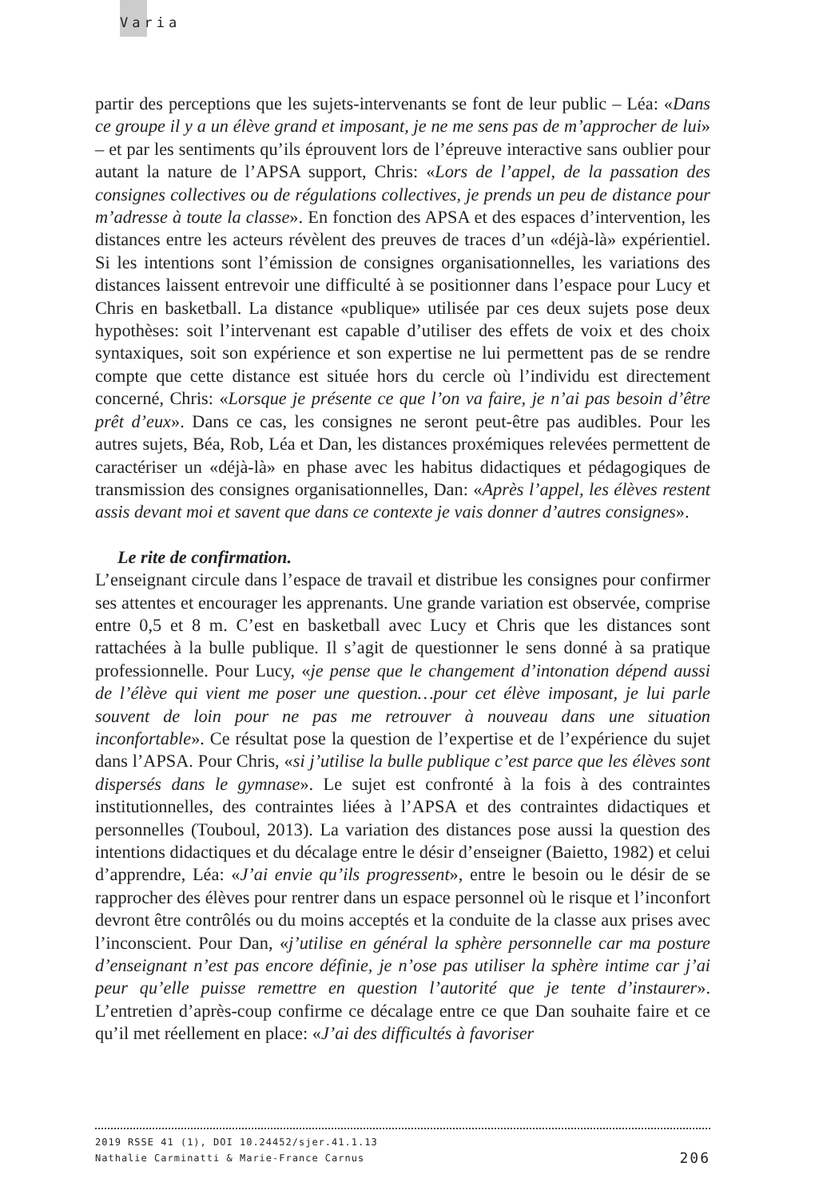Varia
partir des perceptions que les sujets-intervenants se font de leur public – Léa: «Dans ce groupe il y a un élève grand et imposant, je ne me sens pas de m’approcher de lui» – et par les sentiments qu’ils éprouvent lors de l’épreuve interactive sans oublier pour autant la nature de l’APSA support, Chris: «Lors de l’appel, de la passation des consignes collectives ou de régulations collectives, je prends un peu de distance pour m’adresse à toute la classe». En fonction des APSA et des espaces d’intervention, les distances entre les acteurs révèlent des preuves de traces d’un «déjà-là» expérientiel. Si les intentions sont l’émission de consignes organisation­nelles, les variations des distances laissent entrevoir une difficulté à se positionner dans l’espace pour Lucy et Chris en basketball. La distance «publique» utilisée par ces deux sujets pose deux hypothèses: soit l’intervenant est capable d’utiliser des effets de voix et des choix syntaxiques, soit son expérience et son expertise ne lui permettent pas de se rendre compte que cette distance est située hors du cercle où l’individu est directement concerné, Chris: «Lorsque je présente ce que l’on va faire, je n’ai pas besoin d’être prêt d’eux». Dans ce cas, les consignes ne seront peut-être pas audibles. Pour les autres sujets, Béa, Rob, Léa et Dan, les distances proxémiques relevées permettent de caractériser un «déjà-là» en phase avec les habitus didactiques et pédagogiques de transmission des consignes organisationnelles, Dan: «Après l’appel, les élèves restent assis devant moi et savent que dans ce contexte je vais donner d’autres consignes».
Le rite de confirmation.
L’enseignant circule dans l’espace de travail et distribue les consignes pour confirmer ses attentes et encourager les apprenants. Une grande variation est observée, comprise entre 0,5 et 8 m. C’est en basketball avec Lucy et Chris que les distances sont rattachées à la bulle publique. Il s’agit de questionner le sens donné à sa pratique professionnelle. Pour Lucy, «je pense que le changement d’intonation dépend aussi de l’élève qui vient me poser une question…pour cet élève imposant, je lui parle souvent de loin pour ne pas me retrouver à nouveau dans une situation inconfortable». Ce résultat pose la question de l’expertise et de l’expérience du sujet dans l’APSA. Pour Chris, «si j’utilise la bulle publique c’est parce que les élèves sont dispersés dans le gymnase». Le sujet est confronté à la fois à des contraintes institutionnelles, des contraintes liées à l’APSA et des contraintes didactiques et personnelles (Touboul, 2013). La variation des distances pose aussi la question des intentions didactiques et du décalage entre le désir d’enseigner (Baietto, 1982) et celui d’apprendre, Léa: «J’ai envie qu’ils progressent», entre le besoin ou le désir de se rapprocher des élèves pour rentrer dans un espace personnel où le risque et l’inconfort devront être contrôlés ou du moins acceptés et la conduite de la classe aux prises avec l’inconscient. Pour Dan, «j’utilise en général la sphère personnelle car ma posture d’enseignant n’est pas encore définie, je n’ose pas utiliser la sphère intime car j’ai peur qu’elle puisse remettre en question l’autorité que je tente d’instaurer». L’entretien d’après-coup confirme ce décalage entre ce que Dan souhaite faire et ce qu’il met réellement en place: «J’ai des difficultés à favoriser
2019 RSSE 41 (1), DOI 10.24452/sjer.41.1.13
Nathalie Carminatti & Marie-France Carnus 206